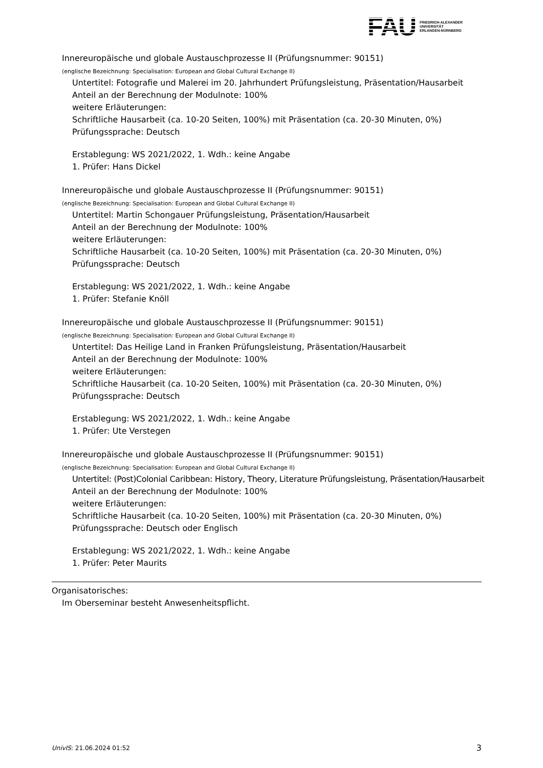FAU
FRIEDRICH-ALEXANDER
UNIVERSITÄT
ERLANGEN-NÜRNBERG
Innereuropäische und globale Austauschprozesse II (Prüfungsnummer: 90151)
(englische Bezeichnung: Specialisation: European and Global Cultural Exchange II)
Untertitel: Fotografie und Malerei im 20. Jahrhundert Prüfungsleistung, Präsentation/Hausarbeit
Anteil an der Berechnung der Modulnote: 100%
weitere Erläuterungen:
Schriftliche Hausarbeit (ca. 10-20 Seiten, 100%) mit Präsentation (ca. 20-30 Minuten, 0%)
Prüfungssprache: Deutsch
Erstablegung: WS 2021/2022, 1. Wdh.: keine Angabe
1. Prüfer: Hans Dickel
Innereuropäische und globale Austauschprozesse II (Prüfungsnummer: 90151)
(englische Bezeichnung: Specialisation: European and Global Cultural Exchange II)
Untertitel: Martin Schongauer Prüfungsleistung, Präsentation/Hausarbeit
Anteil an der Berechnung der Modulnote: 100%
weitere Erläuterungen:
Schriftliche Hausarbeit (ca. 10-20 Seiten, 100%) mit Präsentation (ca. 20-30 Minuten, 0%)
Prüfungssprache: Deutsch
Erstablegung: WS 2021/2022, 1. Wdh.: keine Angabe
1. Prüfer: Stefanie Knöll
Innereuropäische und globale Austauschprozesse II (Prüfungsnummer: 90151)
(englische Bezeichnung: Specialisation: European and Global Cultural Exchange II)
Untertitel: Das Heilige Land in Franken Prüfungsleistung, Präsentation/Hausarbeit
Anteil an der Berechnung der Modulnote: 100%
weitere Erläuterungen:
Schriftliche Hausarbeit (ca. 10-20 Seiten, 100%) mit Präsentation (ca. 20-30 Minuten, 0%)
Prüfungssprache: Deutsch
Erstablegung: WS 2021/2022, 1. Wdh.: keine Angabe
1. Prüfer: Ute Verstegen
Innereuropäische und globale Austauschprozesse II (Prüfungsnummer: 90151)
(englische Bezeichnung: Specialisation: European and Global Cultural Exchange II)
Untertitel: (Post)Colonial Caribbean: History, Theory, Literature Prüfungsleistung, Präsentation/Hausarbeit
Anteil an der Berechnung der Modulnote: 100%
weitere Erläuterungen:
Schriftliche Hausarbeit (ca. 10-20 Seiten, 100%) mit Präsentation (ca. 20-30 Minuten, 0%)
Prüfungssprache: Deutsch oder Englisch
Erstablegung: WS 2021/2022, 1. Wdh.: keine Angabe
1. Prüfer: Peter Maurits
Organisatorisches:
Im Oberseminar besteht Anwesenheitspflicht.
UnivIS: 21.06.2024 01:52 3